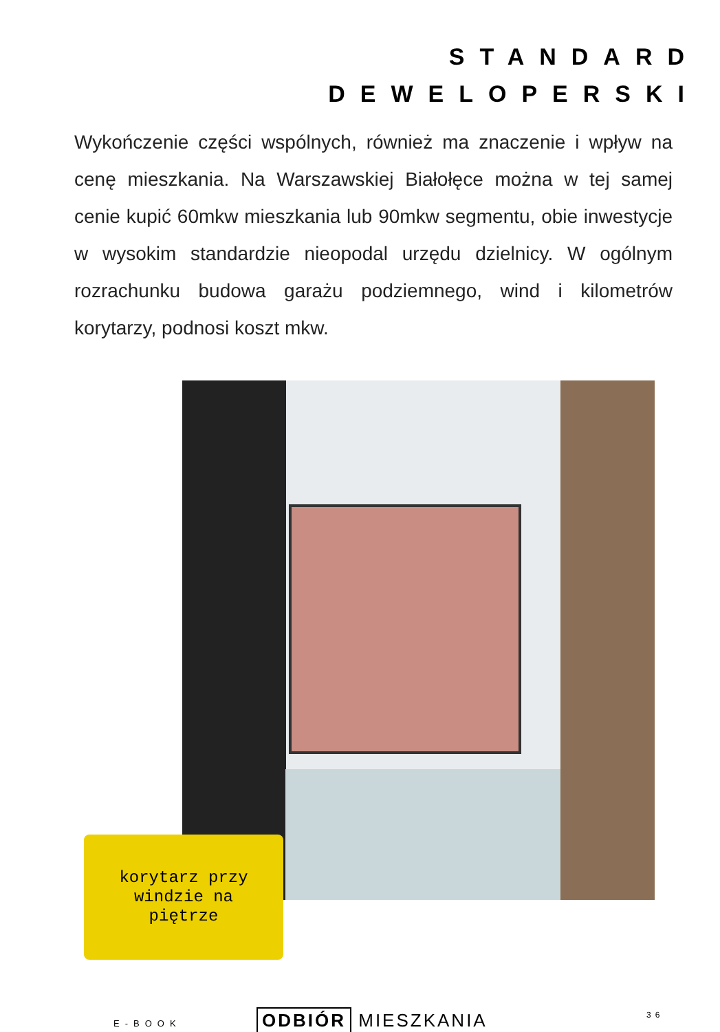STANDARD
DEWELOPERSKI
Wykończenie części wspólnych, również ma znaczenie i wpływ na cenę mieszkania. Na Warszawskiej Białołęce można w tej samej cenie kupić 60mkw mieszkania lub 90mkw segmentu, obie inwestycje w wysokim standardzie nieopodal urzędu dzielnicy. W ogólnym rozrachunku budowa garażu podziemnego, wind i kilometrów korytarzy, podnosi koszt mkw.
korytarz przy
windzie na
piętrze
E-BOOK ODBIÓR MIESZKANIA 36